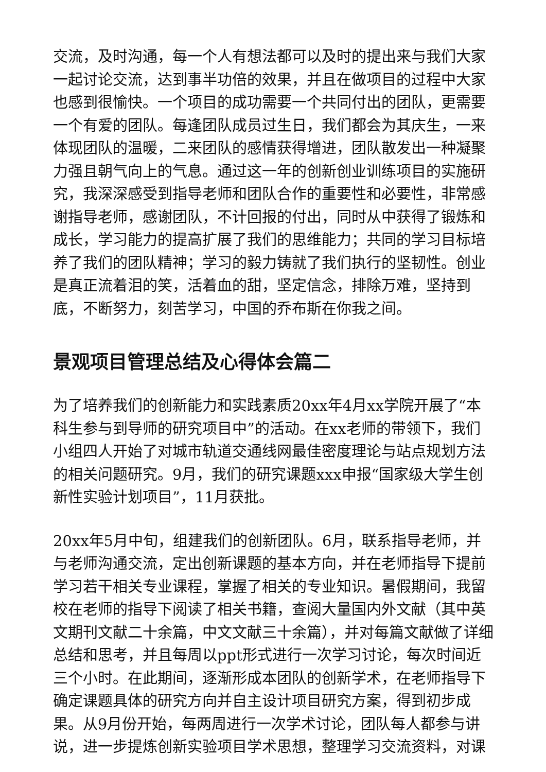交流，及时沟通，每一个人有想法都可以及时的提出来与我们大家一起讨论交流，达到事半功倍的效果，并且在做项目的过程中大家也感到很愉快。一个项目的成功需要一个共同付出的团队，更需要一个有爱的团队。每逢团队成员过生日，我们都会为其庆生，一来体现团队的温暖，二来团队的感情获得增进，团队散发出一种凝聚力强且朝气向上的气息。通过这一年的创新创业训练项目的实施研究，我深深感受到指导老师和团队合作的重要性和必要性，非常感谢指导老师，感谢团队，不计回报的付出，同时从中获得了锻炼和成长，学习能力的提高扩展了我们的思维能力；共同的学习目标培养了我们的团队精神；学习的毅力铸就了我们执行的坚韧性。创业是真正流着泪的笑，活着血的甜，坚定信念，排除万难，坚持到底，不断努力，刻苦学习，中国的乔布斯在你我之间。
景观项目管理总结及心得体会篇二
为了培养我们的创新能力和实践素质20xx年4月xx学院开展了“本科生参与到导师的研究项目中”的活动。在xx老师的带领下，我们小组四人开始了对城市轨道交通线网最佳密度理论与站点规划方法的相关问题研究。9月，我们的研究课题xxx申报“国家级大学生创新性实验计划项目”，11月获批。
20xx年5月中旬，组建我们的创新团队。6月，联系指导老师，并与老师沟通交流，定出创新课题的基本方向，并在老师指导下提前学习若干相关专业课程，掌握了相关的专业知识。暑假期间，我留校在老师的指导下阅读了相关书籍，查阅大量国内外文献（其中英文期刊文献二十余篇，中文文献三十余篇），并对每篇文献做了详细总结和思考，并且每周以ppt形式进行一次学习讨论，每次时间近三个小时。在此期间，逐渐形成本团队的创新学术，在老师指导下确定课题具体的研究方向并自主设计项目研究方案，得到初步成果。从9月份开始，每两周进行一次学术讨论，团队每人都参与讲说，进一步提炼创新实验项目学术思想，整理学习交流资料，对课